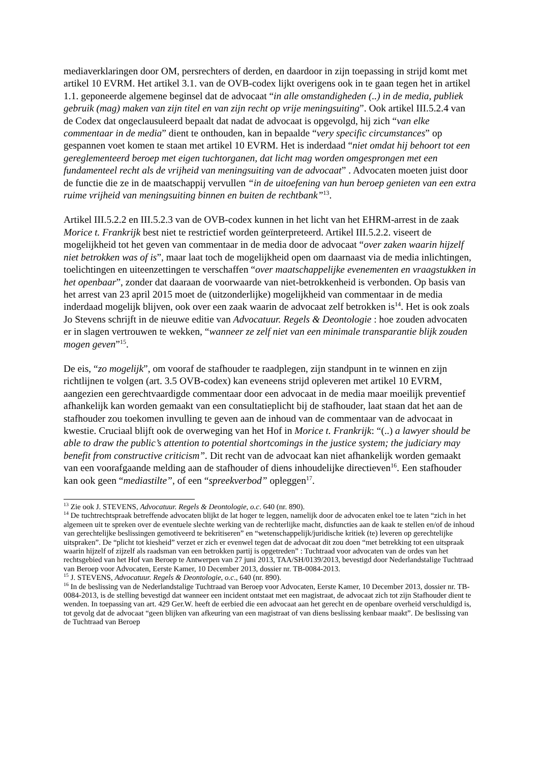mediaverklaringen door OM, persrechters of derden, en daardoor in zijn toepassing in strijd komt met artikel 10 EVRM. Het artikel 3.1. van de OVB-codex lijkt overigens ook in te gaan tegen het in artikel 1.1. geponeerde algemene beginsel dat de advocaat “in alle omstandigheden (..) in de media, publiek gebruik (mag) maken van zijn titel en van zijn recht op vrije meningsuiting”. Ook artikel III.5.2.4 van de Codex dat ongeclausuleerd bepaalt dat nadat de advocaat is opgevolgd, hij zich “van elke commentaar in de media” dient te onthouden, kan in bepaalde “very specific circumstances” op gespannen voet komen te staan met artikel 10 EVRM. Het is inderdaad “niet omdat hij behoort tot een gereglementeerd beroep met eigen tuchtorganen, dat licht mag worden omgesprongen met een fundamenteel recht als de vrijheid van meningsuiting van de advocaat” . Advocaten moeten juist door de functie die ze in de maatschappij vervullen “in de uitoefening van hun beroep genieten van een extra ruime vrijheid van meningsuiting binnen en buiten de rechtbank”<sup>13</sup>.
Artikel III.5.2.2 en III.5.2.3 van de OVB-codex kunnen in het licht van het EHRM-arrest in de zaak Morice t. Frankrijk best niet te restrictief worden geïnterpreteerd. Artikel III.5.2.2. viseert de mogelijkheid tot het geven van commentaar in de media door de advocaat “over zaken waarin hijzelf niet betrokken was of is”, maar laat toch de mogelijkheid open om daarnaast via de media inlichtingen, toelichtingen en uiteenzettingen te verschaffen “over maatschappelijke evenementen en vraagstukken in het openbaar”, zonder dat daaraan de voorwaarde van niet-betrokkenheid is verbonden. Op basis van het arrest van 23 april 2015 moet de (uitzonderlijke) mogelijkheid van commentaar in de media inderdaad mogelijk blijven, ook over een zaak waarin de advocaat zelf betrokken is<sup>14</sup>. Het is ook zoals Jo Stevens schrijft in de nieuwe editie van Advocatuur. Regels & Deontologie : hoe zouden advocaten er in slagen vertrouwen te wekken, “wanneer ze zelf niet van een minimale transparantie blijk zouden mogen geven”<sup>15</sup>.
De eis, “zo mogelijk”, om vooraf de stafhouder te raadplegen, zijn standpunt in te winnen en zijn richtlijnen te volgen (art. 3.5 OVB-codex) kan eveneens strijd opleveren met artikel 10 EVRM, aangezien een gerechtvaardigde commentaar door een advocaat in de media maar moeilijk preventief afhankelijk kan worden gemaakt van een consultatieplicht bij de stafhouder, laat staan dat het aan de stafhouder zou toekomen invulling te geven aan de inhoud van de commentaar van de advocaat in kwestie. Cruciaal blijft ook de overweging van het Hof in Morice t. Frankrijk: “(..) a lawyer should be able to draw the public’s attention to potential shortcomings in the justice system; the judiciary may benefit from constructive criticism”. Dit recht van de advocaat kan niet afhankelijk worden gemaakt van een voorafgaande melding aan de stafhouder of diens inhoudelijke directieven<sup>16</sup>. Een stafhouder kan ook geen “mediastilte”, of een “spreekverbod” opleggen<sup>17</sup>.
<sup>13</sup> Zie ook J. STEVENS, Advocatuur. Regels & Deontologie, o.c. 640 (nr. 890).
<sup>14</sup> De tuchtrechtspraak betreffende advocaten blijkt de lat hoger te leggen, namelijk door de advocaten enkel toe te laten “zich in het algemeen uit te spreken over de eventuele slechte werking van de rechterlijke macht, disfuncties aan de kaak te stellen en/of de inhoud van gerechtelijke beslissingen gemotiveerd te bekritiseren” en “wetenschappelijk/juridische kritiek (te) leveren op gerechtelijke uitspraken”. De “plicht tot kiesheid” verzet er zich er evenwel tegen dat de advocaat dit zou doen “met betrekking tot een uitspraak waarin hijzelf of zijzelf als raadsman van een betrokken partij is opgetreden” : Tuchtraad voor advocaten van de ordes van het rechtsgebied van het Hof van Beroep te Antwerpen van 27 juni 2013, TAA/SH/0139/2013, bevestigd door Nederlandstalige Tuchtraad van Beroep voor Advocaten, Eerste Kamer, 10 December 2013, dossier nr. TB-0084-2013.
<sup>15</sup> J. STEVENS, Advocatuur. Regels & Deontologie, o.c., 640 (nr. 890).
<sup>16</sup> In de beslissing van de Nederlandstalige Tuchtraad van Beroep voor Advocaten, Eerste Kamer, 10 December 2013, dossier nr. TB-0084-2013, is de stelling bevestigd dat wanneer een incident ontstaat met een magistraat, de advocaat zich tot zijn Stafhouder dient te wenden. In toepassing van art. 429 Ger.W. heeft de eerbied die een advocaat aan het gerecht en de openbare overheid verschuldigd is, tot gevolg dat de advocaat “geen blijken van afkeuring van een magistraat of van diens beslissing kenbaar maakt”. De beslissing van de Tuchtraad van Beroep